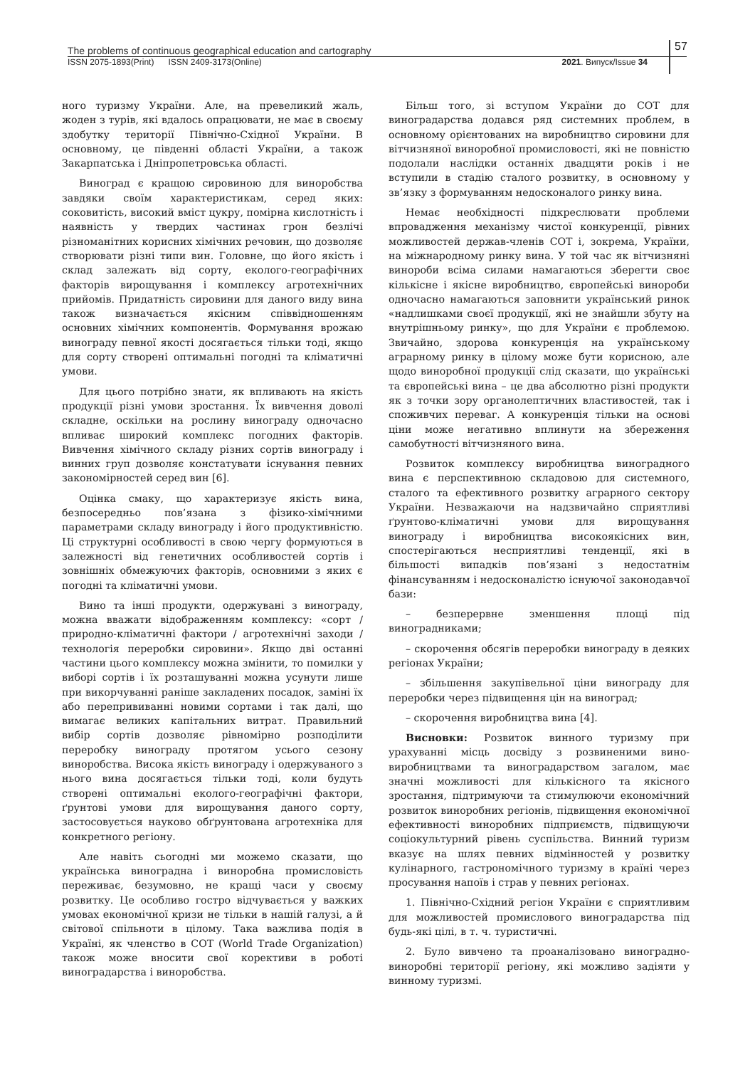The problems of continuous geographical education and cartography
ISSN 2075-1893(Print) ISSN 2409-3173(Online) 2021. Випуск/Issue 34
57
ного туризму України. Але, на превеликий жаль, жоден з турів, які вдалось опрацювати, не має в своєму здобутку території Північно-Східної України. В основному, це південні області України, а також Закарпатська і Дніпропетровська області.
Виноград є кращою сировиною для виноробства завдяки своїм характеристикам, серед яких: соковитість, високий вміст цукру, помірна кислотність і наявність у твердих частинах грон безлічі різноманітних корисних хімічних речовин, що дозволяє створювати різні типи вин. Головне, що його якість і склад залежать від сорту, еколого-географічних факторів вирощування і комплексу агротехнічних прийомів. Придатність сировини для даного виду вина також визначається якісним співвідношенням основних хімічних компонентів. Формування врожаю винограду певної якості досягається тільки тоді, якщо для сорту створені оптимальні погодні та кліматичні умови.
Для цього потрібно знати, як впливають на якість продукції різні умови зростання. Їх вивчення доволі складне, оскільки на рослину винограду одночасно впливає широкий комплекс погодних факторів. Вивчення хімічного складу різних сортів винограду і винних груп дозволяє констатувати існування певних закономірностей серед вин [6].
Оцінка смаку, що характеризує якість вина, безпосередньо пов’язана з фізико-хімічними параметрами складу винограду і його продуктивністю. Ці структурні особливості в свою чергу формуються в залежності від генетичних особливостей сортів і зовнішніх обмежуючих факторів, основними з яких є погодні та кліматичні умови.
Вино та інші продукти, одержувані з винограду, можна вважати відображенням комплексу: «сорт / природно-кліматичні фактори / агротехнічні заходи / технологія переробки сировини». Якщо дві останні частини цього комплексу можна змінити, то помилки у виборі сортів і їх розташуванні можна усунути лише при викорчуванні раніше закладених посадок, заміні їх або перепрививанні новими сортами і так далі, що вимагає великих капітальних витрат. Правильний вибір сортів дозволяє рівномірно розподілити переробку винограду протягом усього сезону виноробства. Висока якість винограду і одержуваного з нього вина досягається тільки тоді, коли будуть створені оптимальні еколого-географічні фактори, ґрунтові умови для вирощування даного сорту, застосовується науково обґрунтована агротехніка для конкретного регіону.
Але навіть сьогодні ми можемо сказати, що українська виноградна і виноробна промисловість переживає, безумовно, не кращі часи у своєму розвитку. Це особливо гостро відчувається у важких умовах економічної кризи не тільки в нашій галузі, а й світової спільноти в цілому. Така важлива подія в Україні, як членство в СОТ (World Trade Organization) також може вносити свої корективи в роботі виноградарства і виноробства.
Більш того, зі вступом України до СОТ для виноградарства додався ряд системних проблем, в основному орієнтованих на виробництво сировини для вітчизняної виноробної промисловості, які не повністю подолали наслідки останніх двадцяти років і не вступили в стадію сталого розвитку, в основному у зв’язку з формуванням недосконалого ринку вина.
Немає необхідності підкреслювати проблеми впровадження механізму чистої конкуренції, рівних можливостей держав-членів СОТ і, зокрема, України, на міжнародному ринку вина. У той час як вітчизняні винороби всіма силами намагаються зберегти своє кількісне і якісне виробництво, європейські винороби одночасно намагаються заповнити український ринок «надлишками своєї продукції, які не знайшли збуту на внутрішньому ринку», що для України є проблемою. Звичайно, здорова конкуренція на українському аграрному ринку в цілому може бути корисною, але щодо виноробної продукції слід сказати, що українські та європейські вина – це два абсолютно різні продукти як з точки зору органолептичних властивостей, так і споживчих переваг. А конкуренція тільки на основі ціни може негативно вплинути на збереження самобутності вітчизняного вина.
Розвиток комплексу виробництва виноградного вина є перспективною складовою для системного, сталого та ефективного розвитку аграрного сектору України. Незважаючи на надзвичайно сприятливі ґрунтово-кліматичні умови для вирощування винограду і виробництва високоякісних вин, спостерігаються несприятливі тенденції, які в більшості випадків пов’язані з недостатнім фінансуванням і недосконалістю існуючої законодавчої бази:
– безперервне зменшення площі під виноградниками;
– скорочення обсягів переробки винограду в деяких регіонах України;
– збільшення закупівельної ціни винограду для переробки через підвищення цін на виноград;
– скорочення виробництва вина [4].
Висновки: Розвиток винного туризму при урахуванні місць досвіду з розвиненими вино-виробництвами та виноградарством загалом, має значні можливості для кількісного та якісного зростання, підтримуючи та стимулюючи економічний розвиток виноробних регіонів, підвищення економічної ефективності виноробних підприємств, підвищуючи соціокультурний рівень суспільства. Винний туризм вказує на шлях певних відмінностей у розвитку кулінарного, гастрономічного туризму в країні через просування напоїв і страв у певних регіонах.
1. Північно-Східний регіон України є сприятливим для можливостей промислового виноградарства під будь-які цілі, в т. ч. туристичні.
2. Було вивчено та проаналізовано виноградно-виноробні території регіону, які можливо задіяти у винному туризмі.